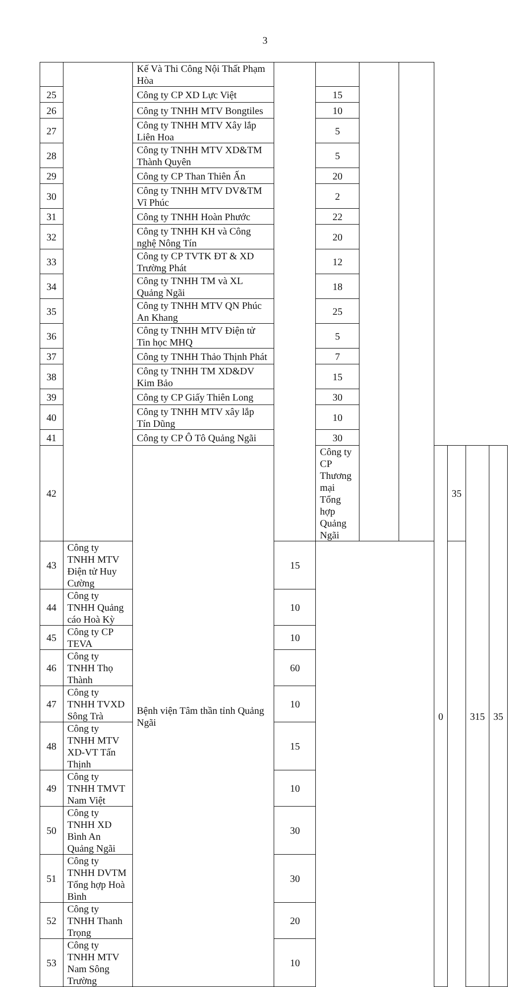3
| | | Kế Và Thi Công Nội Thất Phạm Hòa | | | | | | | | |
| 25 | | Công ty CP XD Lực Việt | | 15 | | | | | | |
| 26 | | Công ty TNHH MTV Bongtiles | | 10 | | | | | | |
| 27 | | Công ty TNHH MTV Xây lắp Liên Hoa | | 5 | | | | | | |
| 28 | | Công ty TNHH MTV XD&TM Thành Quyên | | 5 | | | | | | |
| 29 | | Công ty CP Than Thiên Ấn | | 20 | | | | | | |
| 30 | | Công ty TNHH MTV DV&TM Vĩ Phúc | | 2 | | | | | | |
| 31 | | Công ty TNHH Hoàn Phước | | 22 | | | | | | |
| 32 | | Công ty TNHH KH và Công nghệ Nông Tín | | 20 | | | | | | |
| 33 | | Công ty CP TVTK ĐT & XD Trường Phát | | 12 | | | | | | |
| 34 | | Công ty TNHH TM và XL Quảng Ngãi | | 18 | | | | | | |
| 35 | | Công ty TNHH MTV QN Phúc An Khang | | 25 | | | | | | |
| 36 | | Công ty TNHH MTV Điện tử Tin học MHQ | | 5 | | | | | | |
| 37 | | Công ty TNHH Thảo Thịnh Phát | | 7 | | | | | | |
| 38 | | Công ty TNHH TM XD&DV Kim Bảo | | 15 | | | | | | |
| 39 | | Công ty CP Giấy Thiên Long | | 30 | | | | | | |
| 40 | | Công ty TNHH MTV xây lắp Tín Dũng | | 10 | | | | | | |
| 41 | | Công ty CP Ô Tô Quảng Ngãi | | 30 | | | | | | |
| 42 | | Bệnh viện Tâm thần tỉnh Quảng Ngãi | | Công ty CP Thương mại Tổng hợp Quảng Ngãi | | | 0 | 35 | 315 | 35 |
| 43 | Công ty TNHH MTV Điện tử Huy Cường | | 15 | | | | | | | |
| 44 | Công ty TNHH Quảng cáo Hoà Kỳ | | 10 | | | | | | | |
| 45 | Công ty CP TEVA | | 10 | | | | | | | |
| 46 | Công ty TNHH Thọ Thành | | 60 | | | | | | | |
| 47 | Công ty TNHH TVXD Sông Trà | | 10 | | | | | | | |
| 48 | Công ty TNHH MTV XD-VT Tấn Thịnh | | 15 | | | | | | | |
| 49 | Công ty TNHH TMVT Nam Việt | | 10 | | | | | | | |
| 50 | Công ty TNHH XD Bình An Quảng Ngãi | | 30 | | | | | | | |
| 51 | Công ty TNHH DVTM Tổng hợp Hoà Bình | | 30 | | | | | | | |
| 52 | Công ty TNHH Thanh Trọng | | 20 | | | | | | | |
| 53 | Công ty TNHH MTV Nam Sông Trường | | 10 | | | | | | | |